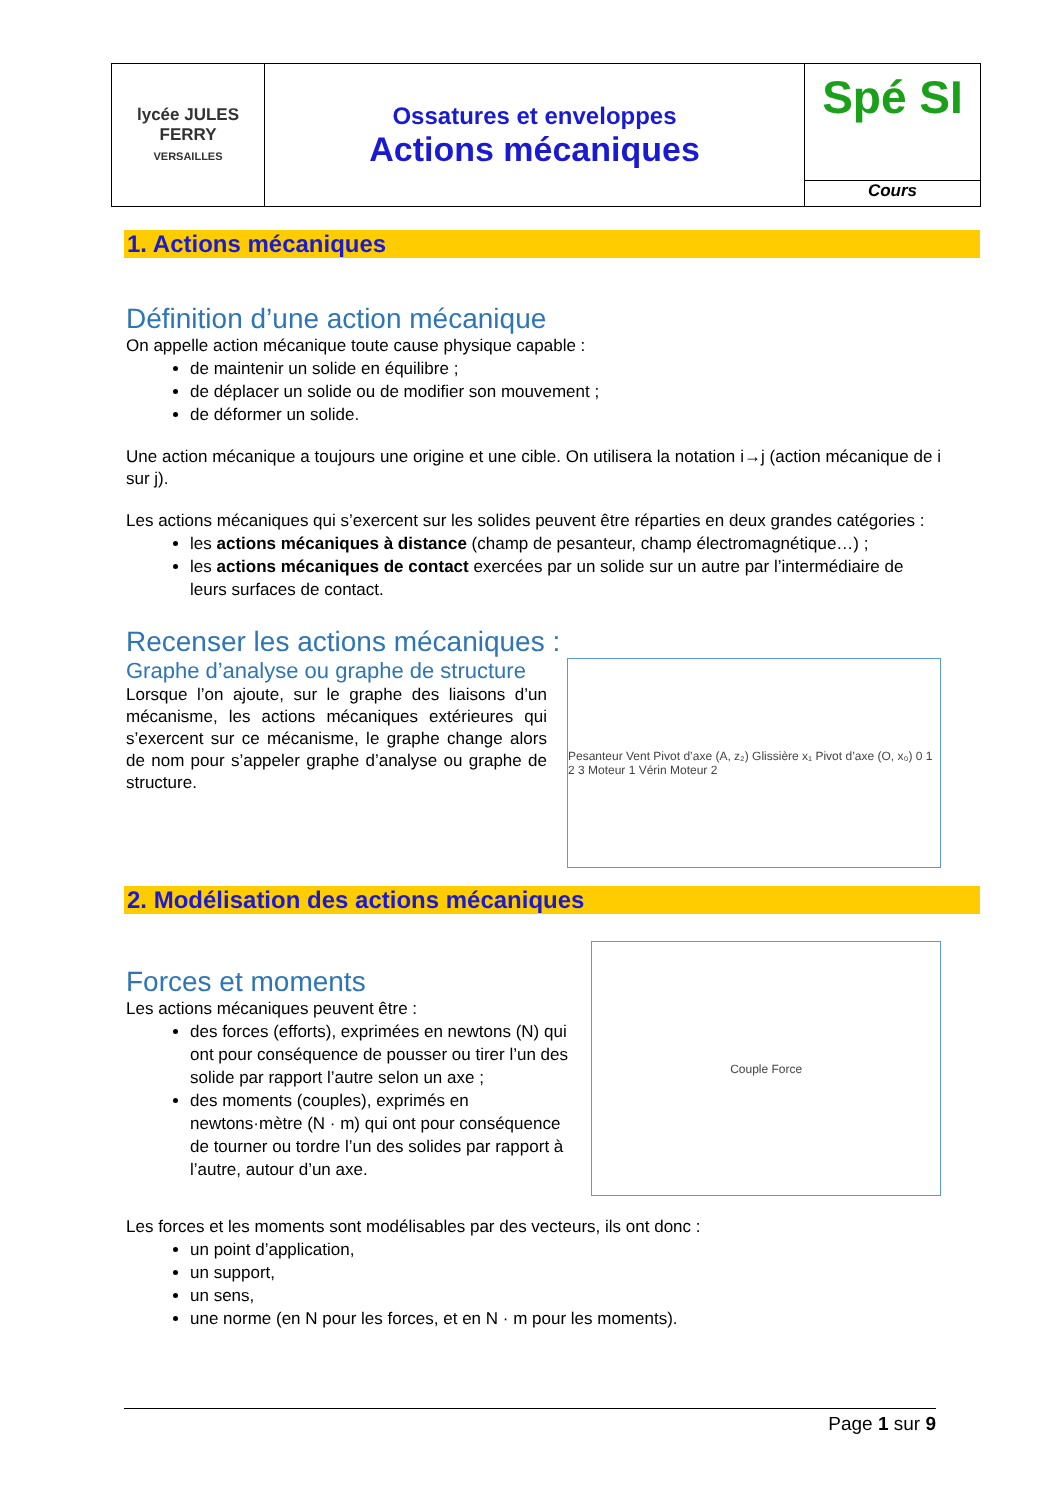| lycée JULES FERRY VERSAILLES | Ossatures et enveloppes Actions mécaniques | Spé SI Cours |
1. Actions mécaniques
Définition d’une action mécanique
On appelle action mécanique toute cause physique capable :
de maintenir un solide en équilibre ;
de déplacer un solide ou de modifier son mouvement ;
de déformer un solide.
Une action mécanique a toujours une origine et une cible. On utilisera la notation i→j (action mécanique de i sur j).
Les actions mécaniques qui s’exercent sur les solides peuvent être réparties en deux grandes catégories :
les actions mécaniques à distance (champ de pesanteur, champ électromagnétique…) ;
les actions mécaniques de contact exercées par un solide sur un autre par l’intermédiaire de leurs surfaces de contact.
Recenser les actions mécaniques :
Graphe d’analyse ou graphe de structure
Lorsque l’on ajoute, sur le graphe des liaisons d’un mécanisme, les actions mécaniques extérieures qui s’exercent sur ce mécanisme, le graphe change alors de nom pour s’appeler graphe d’analyse ou graphe de structure.
Pesanteur Vent Pivot d’axe (A, z₂) Glissière x₁ Pivot d’axe (O, x₀) 0 1 2 3 Moteur 1 Vérin Moteur 2
2. Modélisation des actions mécaniques
Forces et moments
Les actions mécaniques peuvent être :
des forces (efforts), exprimées en newtons (N) qui ont pour conséquence de pousser ou tirer l’un des solide par rapport l’autre selon un axe ;
des moments (couples), exprimés en newtons·mètre (N · m) qui ont pour conséquence de tourner ou tordre l’un des solides par rapport à l’autre, autour d’un axe.
Couple Force
Les forces et les moments sont modélisables par des vecteurs, ils ont donc :
un point d’application,
un support,
un sens,
une norme (en N pour les forces, et en N · m pour les moments).
Page 1 sur 9